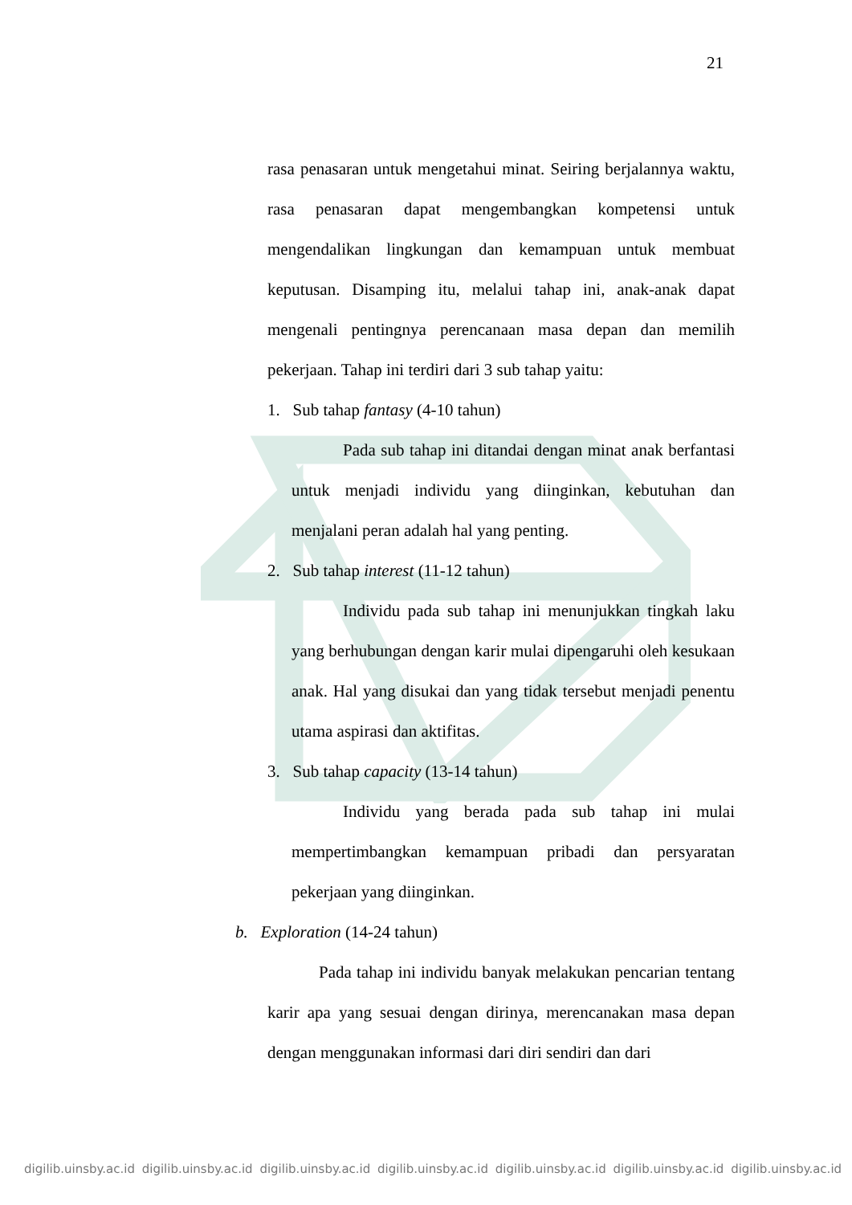21
rasa penasaran untuk mengetahui minat. Seiring berjalannya waktu, rasa penasaran dapat mengembangkan kompetensi untuk mengendalikan lingkungan dan kemampuan untuk membuat keputusan. Disamping itu, melalui tahap ini, anak-anak dapat mengenali pentingnya perencanaan masa depan dan memilih pekerjaan. Tahap ini terdiri dari 3 sub tahap yaitu:
1. Sub tahap fantasy (4-10 tahun)
Pada sub tahap ini ditandai dengan minat anak berfantasi untuk menjadi individu yang diinginkan, kebutuhan dan menjalani peran adalah hal yang penting.
2. Sub tahap interest (11-12 tahun)
Individu pada sub tahap ini menunjukkan tingkah laku yang berhubungan dengan karir mulai dipengaruhi oleh kesukaan anak. Hal yang disukai dan yang tidak tersebut menjadi penentu utama aspirasi dan aktifitas.
3. Sub tahap capacity (13-14 tahun)
Individu yang berada pada sub tahap ini mulai mempertimbangkan kemampuan pribadi dan persyaratan pekerjaan yang diinginkan.
b. Exploration (14-24 tahun)
Pada tahap ini individu banyak melakukan pencarian tentang karir apa yang sesuai dengan dirinya, merencanakan masa depan dengan menggunakan informasi dari diri sendiri dan dari
digilib.uinsby.ac.id digilib.uinsby.ac.id digilib.uinsby.ac.id digilib.uinsby.ac.id digilib.uinsby.ac.id digilib.uinsby.ac.id digilib.uinsby.ac.id